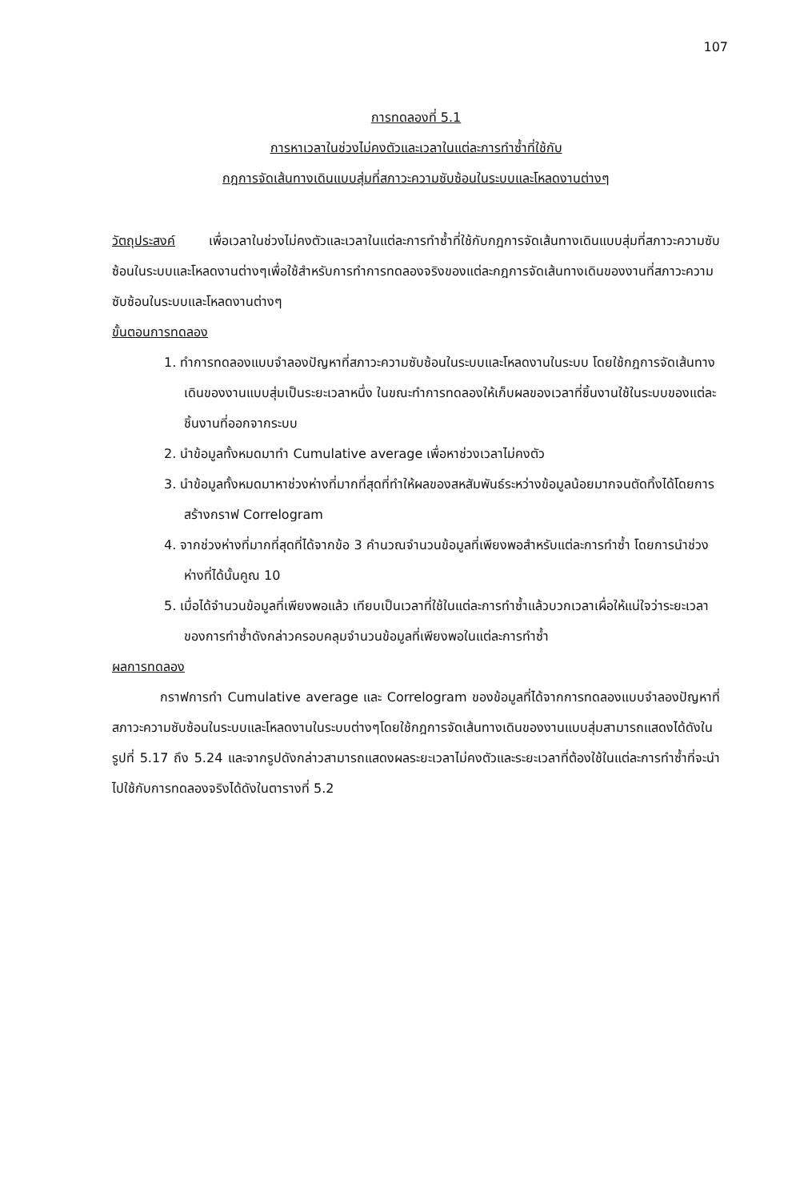107
การทดลองที่ 5.1
การหาเวลาในช่วงไม่คงตัวและเวลาในแต่ละการทำซ้ำที่ใช้กับ
กฎการจัดเส้นทางเดินแบบสุ่มที่สภาวะความซับซ้อนในระบบและโหลดงานต่างๆ
วัตถุประสงค์ เพื่อเวลาในช่วงไม่คงตัวและเวลาในแต่ละการทำซ้ำที่ใช้กับกฎการจัดเส้นทางเดินแบบสุ่มที่สภาวะความซับซ้อนในระบบและโหลดงานต่างๆเพื่อใช้สำหรับการทำการทดลองจริงของแต่ละกฎการจัดเส้นทางเดินของงานที่สภาวะความซับซ้อนในระบบและโหลดงานต่างๆ
ขั้นตอนการทดลอง
1. ทำการทดลองแบบจำลองปัญหาที่สภาวะความซับซ้อนในระบบและโหลดงานในระบบ โดยใช้กฎการจัดเส้นทางเดินของงานแบบสุ่มเป็นระยะเวลาหนึ่ง ในขณะทำการทดลองให้เก็บผลของเวลาที่ชิ้นงานใช้ในระบบของแต่ละชิ้นงานที่ออกจากระบบ
2. นำข้อมูลทั้งหมดมาทำ Cumulative average เพื่อหาช่วงเวลาไม่คงตัว
3. นำข้อมูลทั้งหมดมาหาช่วงห่างที่มากที่สุดที่ทำให้ผลของสหสัมพันธ์ระหว่างข้อมูลน้อยมากจนตัดทิ้งได้โดยการสร้างกราฟ Correlogram
4. จากช่วงห่างที่มากที่สุดที่ได้จากข้อ 3 คำนวณจำนวนข้อมูลที่เพียงพอสำหรับแต่ละการทำซ้ำ โดยการนำช่วงห่างที่ได้นั้นคูณ 10
5. เมื่อได้จำนวนข้อมูลที่เพียงพอแล้ว เทียบเป็นเวลาที่ใช้ในแต่ละการทำซ้ำแล้วบวกเวลาเผื่อให้แน่ใจว่าระยะเวลาของการทำซ้ำดังกล่าวครอบคลุมจำนวนข้อมูลที่เพียงพอในแต่ละการทำซ้ำ
ผลการทดลอง
กราฟการทำ Cumulative average และ Correlogram ของข้อมูลที่ได้จากการทดลองแบบจำลองปัญหาที่สภาวะความซับซ้อนในระบบและโหลดงานในระบบต่างๆโดยใช้กฎการจัดเส้นทางเดินของงานแบบสุ่มสามารถแสดงได้ดังในรูปที่ 5.17 ถึง 5.24 และจากรูปดังกล่าวสามารถแสดงผลระยะเวลาไม่คงตัวและระยะเวลาที่ต้องใช้ในแต่ละการทำซ้ำที่จะนำไปใช้กับการทดลองจริงได้ดังในตารางที่ 5.2